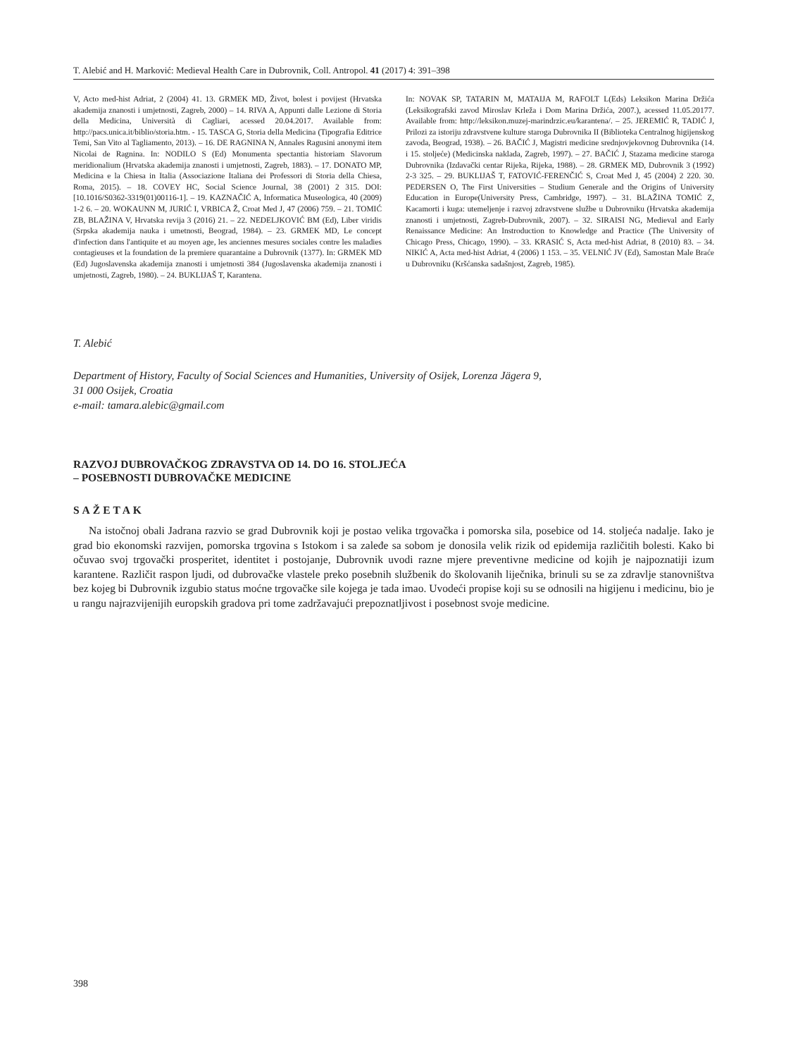T. Alebić and H. Marković: Medieval Health Care in Dubrovnik, Coll. Antropol. 41 (2017) 4: 391–398
V, Acto med-hist Adriat, 2 (2004) 41. 13. GRMEK MD, Život, bolest i povijest (Hrvatska akademija znanosti i umjetnosti, Zagreb, 2000) – 14. RIVA A, Appunti dalle Lezione di Storia della Medicina, Università di Cagliari, acessed 20.04.2017. Available from: http://pacs.unica.it/biblio/storia.htm. - 15. TASCA G, Storia della Medicina (Tipografia Editrice Temi, San Vito al Tagliamento, 2013). – 16. DE RAGNINA N, Annales Ragusini anonymi item Nicolai de Ragnina. In: NODILO S (Ed) Monumenta spectantia historiam Slavorum meridionalium (Hrvatska akademija znanosti i umjetnosti, Zagreb, 1883). – 17. DONATO MP, Medicina e la Chiesa in Italia (Associazione Italiana dei Professori di Storia della Chiesa, Roma, 2015). – 18. COVEY HC, Social Science Journal, 38 (2001) 2 315. DOI: [10.1016/S0362-3319(01)00116-1]. – 19. KAZNAČIĆ A, Informatica Museologica, 40 (2009) 1-2 6. – 20. WOKAUNN M, JURIĆ I, VRBICA Ž, Croat Med J, 47 (2006) 759. – 21. TOMIĆ ZB, BLAŽINA V, Hrvatska revija 3 (2016) 21. – 22. NEDELJKOVIĆ BM (Ed), Liber viridis (Srpska akademija nauka i umetnosti, Beograd, 1984). – 23. GRMEK MD, Le concept d'infection dans l'antiquite et au moyen age, les anciennes mesures sociales contre les maladies contagieuses et la foundation de la premiere quarantaine a Dubrovnik (1377). In: GRMEK MD (Ed) Jugoslavenska akademija znanosti i umjetnosti 384 (Jugoslavenska akademija znanosti i umjetnosti, Zagreb, 1980). – 24. BUKLIJAŠ T, Karantena.
In: NOVAK SP, TATARIN M, MATAIJA M, RAFOLT L(Eds) Leksikon Marina Držića (Leksikografski zavod Miroslav Krleža i Dom Marina Držića, 2007.), acessed 11.05.20177. Available from: http://leksikon.muzej-marindrzic.eu/karantena/. – 25. JEREMIĆ R, TADIĆ J, Prilozi za istoriju zdravstvene kulture staroga Dubrovnika II (Biblioteka Centralnog higijenskog zavoda, Beograd, 1938). – 26. BAČIĆ J, Magistri medicine srednjovjekovnog Dubrovnika (14. i 15. stoljeće) (Medicinska naklada, Zagreb, 1997). – 27. BAČIĆ J, Stazama medicine staroga Dubrovnika (Izdavački centar Rijeka, Rijeka, 1988). – 28. GRMEK MD, Dubrovnik 3 (1992) 2-3 325. – 29. BUKLIJAŠ T, FATOVIĆ-FERENČIĆ S, Croat Med J, 45 (2004) 2 220. 30. PEDERSEN O, The First Universities – Studium Generale and the Origins of University Education in Europe(University Press, Cambridge, 1997). – 31. BLAŽINA TOMIĆ Z, Kacamorti i kuga: utemeljenje i razvoj zdravstvene službe u Dubrovniku (Hrvatska akademija znanosti i umjetnosti, Zagreb-Dubrovnik, 2007). – 32. SIRAISI NG, Medieval and Early Renaissance Medicine: An Instroduction to Knowledge and Practice (The University of Chicago Press, Chicago, 1990). – 33. KRASIĆ S, Acta med-hist Adriat, 8 (2010) 83. – 34. NIKIĆ A, Acta med-hist Adriat, 4 (2006) 1 153. – 35. VELNIĆ JV (Ed), Samostan Male Braće u Dubrovniku (Kršćanska sadašnjost, Zagreb, 1985).
T. Alebić
Department of History, Faculty of Social Sciences and Humanities, University of Osijek, Lorenza Jägera 9,
31 000 Osijek, Croatia
e-mail: tamara.alebic@gmail.com
RAZVOJ DUBROVAČKOG ZDRAVSTVA OD 14. DO 16. STOLJEĆA
– POSEBNOSTI DUBROVAČKE MEDICINE
SAŽETAK
Na istočnoj obali Jadrana razvio se grad Dubrovnik koji je postao velika trgovačka i pomorska sila, posebice od 14. stoljeća nadalje. Iako je grad bio ekonomski razvijen, pomorska trgovina s Istokom i sa zaleđe sa sobom je donosila velik rizik od epidemija različitih bolesti. Kako bi očuvao svoj trgovački prosperitet, identitet i postojanje, Dubrovnik uvodi razne mjere preventivne medicine od kojih je najpoznatiji izum karantene. Različit raspon ljudi, od dubrovačke vlastele preko posebnih službenik do školovanih liječnika, brinuli su se za zdravlje stanovništva bez kojeg bi Dubrovnik izgubio status moćne trgovačke sile kojega je tada imao. Uvodeći propise koji su se odnosili na higijenu i medicinu, bio je u rangu najrazvijenijih europskih gradova pri tome zadržavajući prepoznatljivost i posebnost svoje medicine.
398